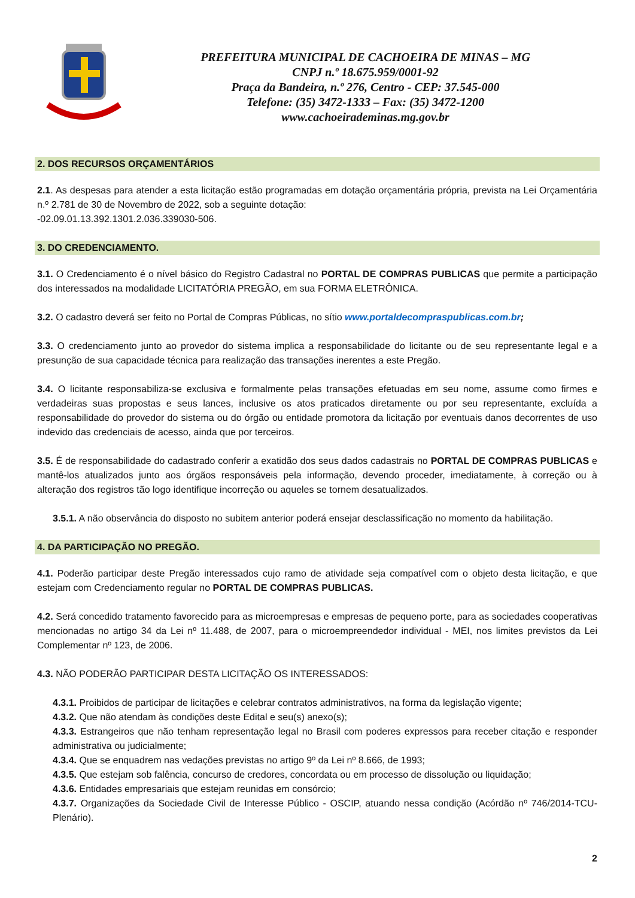PREFEITURA MUNICIPAL DE CACHOEIRA DE MINAS – MG
CNPJ n.º 18.675.959/0001-92
Praça da Bandeira, n.º 276, Centro - CEP: 37.545-000
Telefone: (35) 3472-1333 – Fax: (35) 3472-1200
www.cachoeirademinas.mg.gov.br
2. DOS RECURSOS ORÇAMENTÁRIOS
2.1. As despesas para atender a esta licitação estão programadas em dotação orçamentária própria, prevista na Lei Orçamentária n.º 2.781 de 30 de Novembro de 2022, sob a seguinte dotação:
-02.09.01.13.392.1301.2.036.339030-506.
3. DO CREDENCIAMENTO.
3.1. O Credenciamento é o nível básico do Registro Cadastral no PORTAL DE COMPRAS PUBLICAS que permite a participação dos interessados na modalidade LICITATÓRIA PREGÃO, em sua FORMA ELETRÔNICA.
3.2. O cadastro deverá ser feito no Portal de Compras Públicas, no sítio www.portaldecompraspublicas.com.br;
3.3. O credenciamento junto ao provedor do sistema implica a responsabilidade do licitante ou de seu representante legal e a presunção de sua capacidade técnica para realização das transações inerentes a este Pregão.
3.4. O licitante responsabiliza-se exclusiva e formalmente pelas transações efetuadas em seu nome, assume como firmes e verdadeiras suas propostas e seus lances, inclusive os atos praticados diretamente ou por seu representante, excluída a responsabilidade do provedor do sistema ou do órgão ou entidade promotora da licitação por eventuais danos decorrentes de uso indevido das credenciais de acesso, ainda que por terceiros.
3.5. É de responsabilidade do cadastrado conferir a exatidão dos seus dados cadastrais no PORTAL DE COMPRAS PUBLICAS e mantê-los atualizados junto aos órgãos responsáveis pela informação, devendo proceder, imediatamente, à correção ou à alteração dos registros tão logo identifique incorreção ou aqueles se tornem desatualizados.
3.5.1. A não observância do disposto no subitem anterior poderá ensejar desclassificação no momento da habilitação.
4. DA PARTICIPAÇÃO NO PREGÃO.
4.1. Poderão participar deste Pregão interessados cujo ramo de atividade seja compatível com o objeto desta licitação, e que estejam com Credenciamento regular no PORTAL DE COMPRAS PUBLICAS.
4.2. Será concedido tratamento favorecido para as microempresas e empresas de pequeno porte, para as sociedades cooperativas mencionadas no artigo 34 da Lei nº 11.488, de 2007, para o microempreendedor individual - MEI, nos limites previstos da Lei Complementar nº 123, de 2006.
4.3. NÃO PODERÃO PARTICIPAR DESTA LICITAÇÃO OS INTERESSADOS:
4.3.1. Proibidos de participar de licitações e celebrar contratos administrativos, na forma da legislação vigente;
4.3.2. Que não atendam às condições deste Edital e seu(s) anexo(s);
4.3.3. Estrangeiros que não tenham representação legal no Brasil com poderes expressos para receber citação e responder administrativa ou judicialmente;
4.3.4. Que se enquadrem nas vedações previstas no artigo 9º da Lei nº 8.666, de 1993;
4.3.5. Que estejam sob falência, concurso de credores, concordata ou em processo de dissolução ou liquidação;
4.3.6. Entidades empresariais que estejam reunidas em consórcio;
4.3.7. Organizações da Sociedade Civil de Interesse Público - OSCIP, atuando nessa condição (Acórdão nº 746/2014-TCU-Plenário).
2